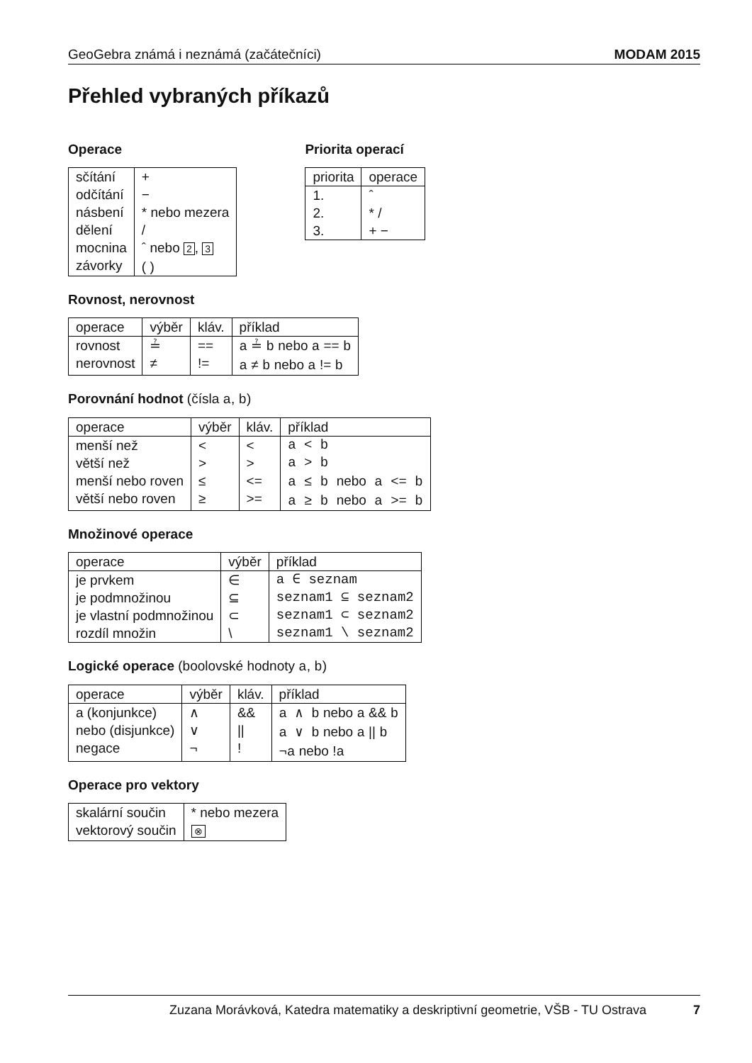GeoGebra známá i neznámá (začátečníci) MODAM 2015
Přehled vybraných příkazů
Operace
| sčítání odčítání násbení dělení mocnina závorky | + − * nebo mezera / ˆ nebo 2 , 3 ( ) |
Priorita operací
| priorita | operace |
| --- | --- |
| 1. 2. 3. | ˆ * / + − |
Rovnost, nerovnost
| operace | výběr | kláv. | příklad |
| --- | --- | --- | --- |
| rovnost nerovnost | ≟ ≠ | == != | a ≟ b nebo a == b a ≠ b nebo a != b |
Porovnání hodnot (čísla a, b)
| operace | výběr | kláv. | příklad |
| --- | --- | --- | --- |
| menší než větší než menší nebo roven větší nebo roven | < > ≤ ≥ | < > <= >= | a < b a > b a ≤ b nebo a <= b a ≥ b nebo a >= b |
Množinové operace
| operace | výběr | příklad |
| --- | --- | --- |
| je prvkem je podmnožinou je vlastní podmnožinou rozdíl množin | ∈ ⊆ ⊂ \ | a ∈ seznam seznam1 ⊆ seznam2 seznam1 ⊂ seznam2 seznam1 \ seznam2 |
Logické operace (boolovské hodnoty a, b)
| operace | výběr | kláv. | příklad |
| --- | --- | --- | --- |
| a (konjunkce) nebo (disjunkce) negace | ∧ ∨ ¬ | && // ! | a ∧ b nebo a && b a ∨ b nebo a // b ¬a nebo ! a |
Operace pro vektory
| skalární součin vektorový součin | * nebo mezera ⊗ |
Zuzana Morávková, Katedra matematiky a deskriptivní geometrie, VŠB - TU Ostrava 7